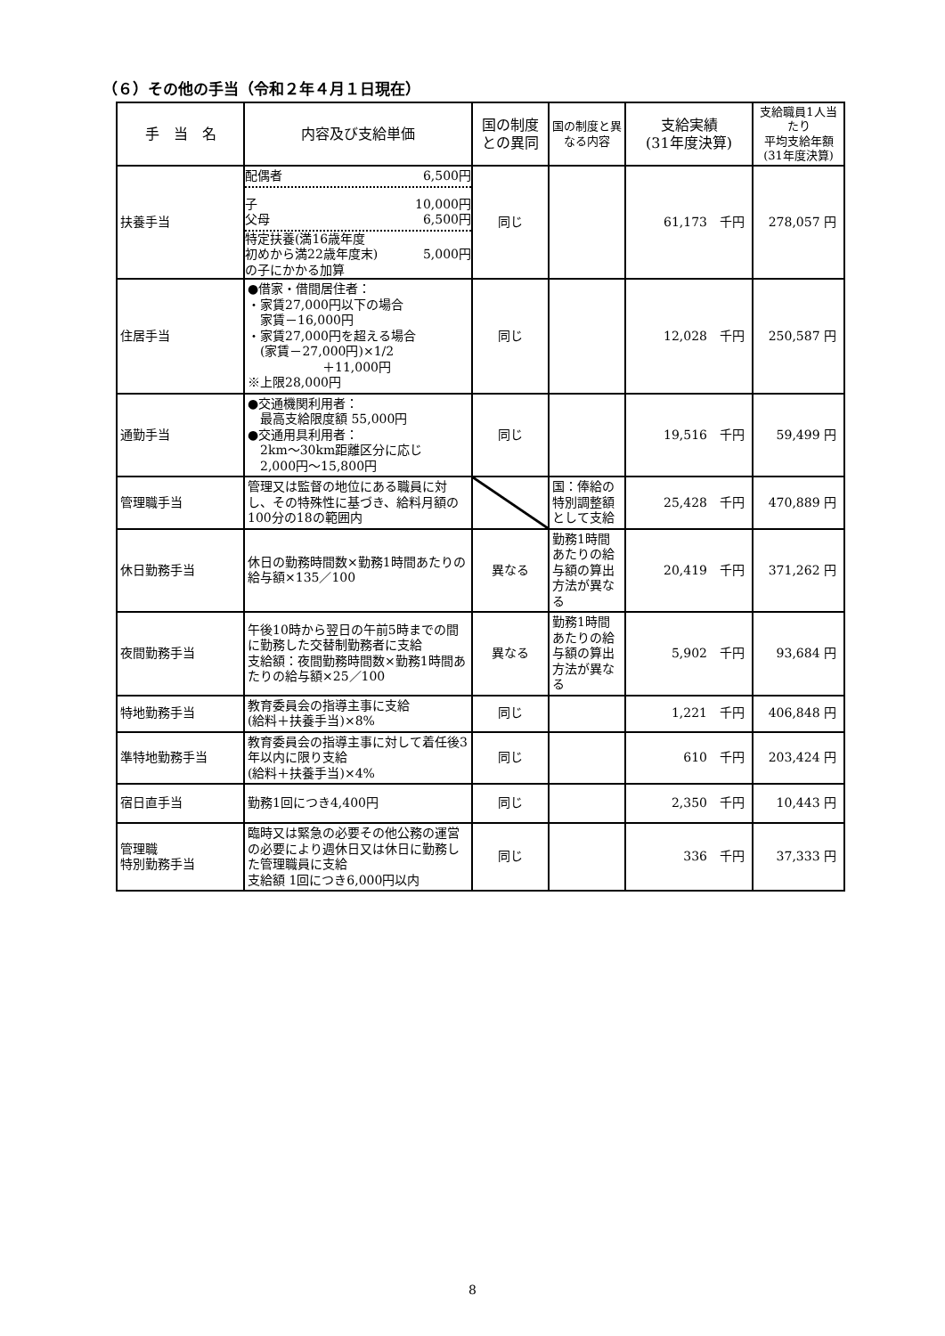（６）その他の手当（令和２年４月１日現在）
| 手 当 名 | 内容及び支給単価 | 国の制度との異同 | 国の制度と異なる内容 | 支給実績 (31年度決算) | 支給職員1人当たり 平均支給年額 (31年度決算) |
| --- | --- | --- | --- | --- | --- |
| 扶養手当 | 配偶者 6,500円 子 10,000円 父母 6,500円 特定扶養(満16歳年度 初めから満22歳年度末) の子にかかる加算 5,000円 | 同じ | | 61,173 千円 | 278,057 円 |
| 住居手当 | ●借家・借間居住者： ・家賃27,000円以下の場合 家賃－16,000円 ・家賃27,000円を超える場合 (家賃－27,000円)×1/2 ＋11,000円 ※上限28,000円 | 同じ | | 12,028 千円 | 250,587 円 |
| 通勤手当 | ●交通機関利用者： 最高支給限度額 55,000円 ●交通用具利用者： 2km～30km距離区分に応じ 2,000円～15,800円 | 同じ | | 19,516 千円 | 59,499 円 |
| 管理職手当 | 管理又は監督の地位にある職員に対し、その特殊性に基づき、給料月額の100分の18の範囲内 | | 国：俸給の特別調整額として支給 | 25,428 千円 | 470,889 円 |
| 休日勤務手当 | 休日の勤務時間数×勤務1時間あたりの給与額×135／100 | 異なる | 勤務1時間あたりの給与額の算出方法が異なる | 20,419 千円 | 371,262 円 |
| 夜間勤務手当 | 午後10時から翌日の午前5時までの間に勤務した交替制勤務者に支給 支給額：夜間勤務時間数×勤務1時間あたりの給与額×25／100 | 異なる | 勤務1時間あたりの給与額の算出方法が異なる | 5,902 千円 | 93,684 円 |
| 特地勤務手当 | 教育委員会の指導主事に支給 (給料＋扶養手当)×8% | 同じ | | 1,221 千円 | 406,848 円 |
| 準特地勤務手当 | 教育委員会の指導主事に対して着任後3年以内に限り支給 (給料＋扶養手当)×4% | 同じ | | 610 千円 | 203,424 円 |
| 宿日直手当 | 勤務1回につき4,400円 | 同じ | | 2,350 千円 | 10,443 円 |
| 管理職 特別勤務手当 | 臨時又は緊急の必要その他公務の運営の必要により週休日又は休日に勤務した管理職員に支給 支給額 1回につき6,000円以内 | 同じ | | 336 千円 | 37,333 円 |
8